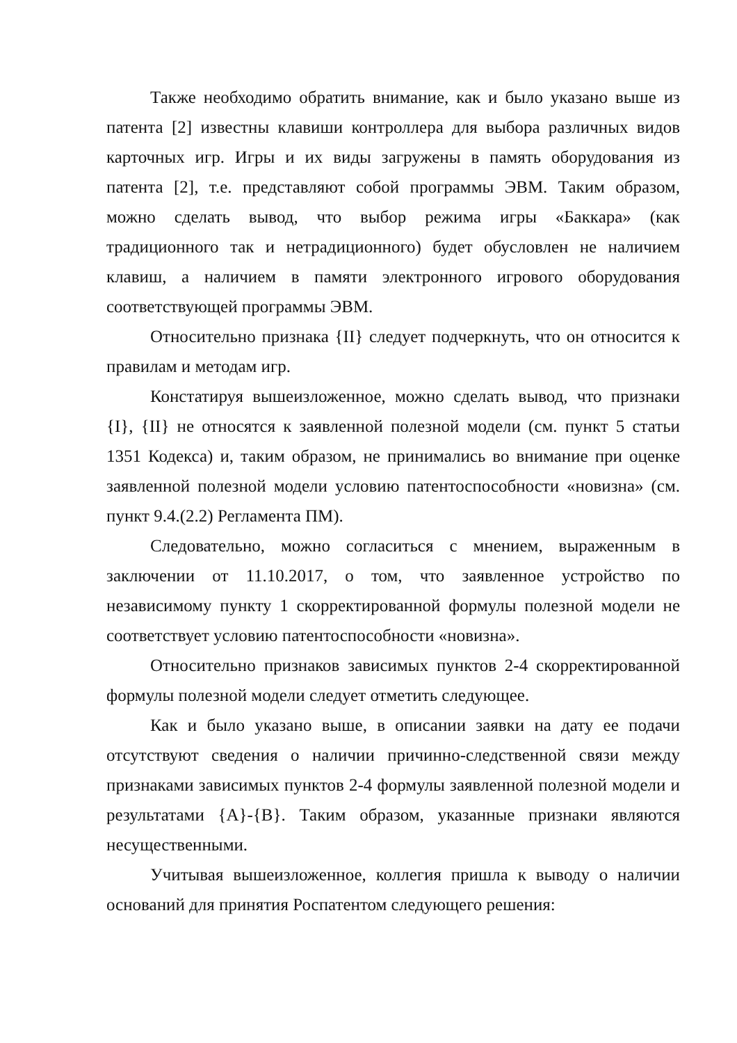Также необходимо обратить внимание, как и было указано выше из патента [2] известны клавиши контроллера для выбора различных видов карточных игр. Игры и их виды загружены в память оборудования из патента [2], т.е. представляют собой программы ЭВМ. Таким образом, можно сделать вывод, что выбор режима игры «Баккара» (как традиционного так и нетрадиционного) будет обусловлен не наличием клавиш, а наличием в памяти электронного игрового оборудования соответствующей программы ЭВМ.
Относительно признака {II} следует подчеркнуть, что он относится к правилам и методам игр.
Констатируя вышеизложенное, можно сделать вывод, что признаки {I}, {II} не относятся к заявленной полезной модели (см. пункт 5 статьи 1351 Кодекса) и, таким образом, не принимались во внимание при оценке заявленной полезной модели условию патентоспособности «новизна» (см. пункт 9.4.(2.2) Регламента ПМ).
Следовательно, можно согласиться с мнением, выраженным в заключении от 11.10.2017, о том, что заявленное устройство по независимому пункту 1 скорректированной формулы полезной модели не соответствует условию патентоспособности «новизна».
Относительно признаков зависимых пунктов 2-4 скорректированной формулы полезной модели следует отметить следующее.
Как и было указано выше, в описании заявки на дату ее подачи отсутствуют сведения о наличии причинно-следственной связи между признаками зависимых пунктов 2-4 формулы заявленной полезной модели и результатами {А}-{В}. Таким образом, указанные признаки являются несущественными.
Учитывая вышеизложенное, коллегия пришла к выводу о наличии оснований для принятия Роспатентом следующего решения: